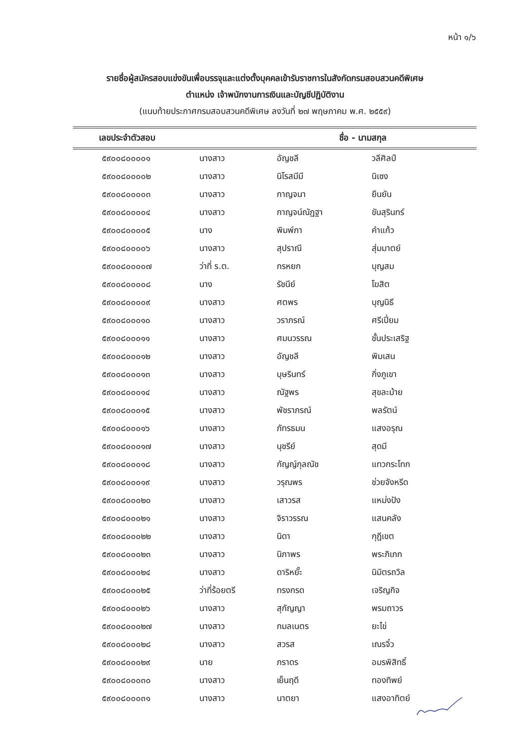หน้า ๑/๖
รายชื่อผู้สมัครสอบแข่งขันเพื่อบรรจุและแต่งตั้งบุคคลเข้ารับราชการในสังกัดกรมสอบสวนคดีพิเศษ
ตำแหน่ง เจ้าพนักงานการเงินและบัญชีปฏิบัติงาน
(แนบท้ายประกาศกรมสอบสวนคดีพิเศษ ลงวันที่ ๒๗ พฤษภาคม พ.ศ. ๒๕๕๙)
| เลขประจำตัวสอบ | ชื่อ - นามสกุล | | |
| --- | --- | --- | --- |
| ๕๙๐๐๘๐๐๐๐๑ | นางสาว | อัญชลี | วลีศิลป์ |
| ๕๙๐๐๘๐๐๐๐๒ | นางสาว | นิโรสมีมี | นิเซง |
| ๕๙๐๐๘๐๐๐๐๓ | นางสาว | กาญจนา | ยืนยัน |
| ๕๙๐๐๘๐๐๐๐๔ | นางสาว | กาญจน์ณัฏฐา | ขันสุรินทร์ |
| ๕๙๐๐๘๐๐๐๐๕ | นาง | พิมพ์ภา | คำแก้ว |
| ๕๙๐๐๘๐๐๐๐๖ | นางสาว | สุปราณี | สุ่มมาตย์ |
| ๕๙๐๐๘๐๐๐๐๗ | ว่าที่ ร.ต. | กรหยก | บุญสม |
| ๕๙๐๐๘๐๐๐๐๘ | นาง | รัชนีย์ | โฆสิต |
| ๕๙๐๐๘๐๐๐๐๙ | นางสาว | ศตพร | บุญนิธี |
| ๕๙๐๐๘๐๐๐๑๐ | นางสาว | วราภรณ์ | ศรีเปี่ยม |
| ๕๙๐๐๘๐๐๐๑๑ | นางสาว | ศมนวรรณ | ชั้นประเสริฐ |
| ๕๙๐๐๘๐๐๐๑๒ | นางสาว | อัญชลี | พิมเสน |
| ๕๙๐๐๘๐๐๐๑๓ | นางสาว | บุษรินทร์ | กิ่งภูเขา |
| ๕๙๐๐๘๐๐๐๑๔ | นางสาว | ณัฐพร | สุขละม้าย |
| ๕๙๐๐๘๐๐๐๑๕ | นางสาว | พัชราภรณ์ | พลรัตน์ |
| ๕๙๐๐๘๐๐๐๑๖ | นางสาว | ภัทรธมน | แสงอรุณ |
| ๕๙๐๐๘๐๐๐๑๗ | นางสาว | นุชรีย์ | สุดมี |
| ๕๙๐๐๘๐๐๐๑๘ | นางสาว | กัญญ์กุลณัช | แทวกระโทก |
| ๕๙๐๐๘๐๐๐๑๙ | นางสาว | วรุณพร | ช่วยจังหรีด |
| ๕๙๐๐๘๐๐๐๒๐ | นางสาว | เสาวรส | แหม่งปัง |
| ๕๙๐๐๘๐๐๐๒๑ | นางสาว | จิราวรรณ | แสนคลัง |
| ๕๙๐๐๘๐๐๐๒๒ | นางสาว | นิดา | กุฎีเขต |
| ๕๙๐๐๘๐๐๐๒๓ | นางสาว | นิภาพร | พระภิเภก |
| ๕๙๐๐๘๐๐๐๒๔ | นางสาว | ดาริหยั๊ะ | นิมิตรถวิล |
| ๕๙๐๐๘๐๐๐๒๕ | ว่าที่ร้อยตรี | ทรงกรด | เจริญกิจ |
| ๕๙๐๐๘๐๐๐๒๖ | นางสาว | สุกัญญา | พรมถาวร |
| ๕๙๐๐๘๐๐๐๒๗ | นางสาว | กมลเนตร | ยะไข่ |
| ๕๙๐๐๘๐๐๐๒๘ | นางสาว | สวรส | เณรจิ๋ว |
| ๕๙๐๐๘๐๐๐๒๙ | นาย | ภราดร | อมรพิสิทธิ์ |
| ๕๙๐๐๘๐๐๐๓๐ | นางสาว | เย็นฤดี | ทองทิพย์ |
| ๕๙๐๐๘๐๐๐๓๑ | นางสาว | นาตยา | แสงอาทิตย์ |